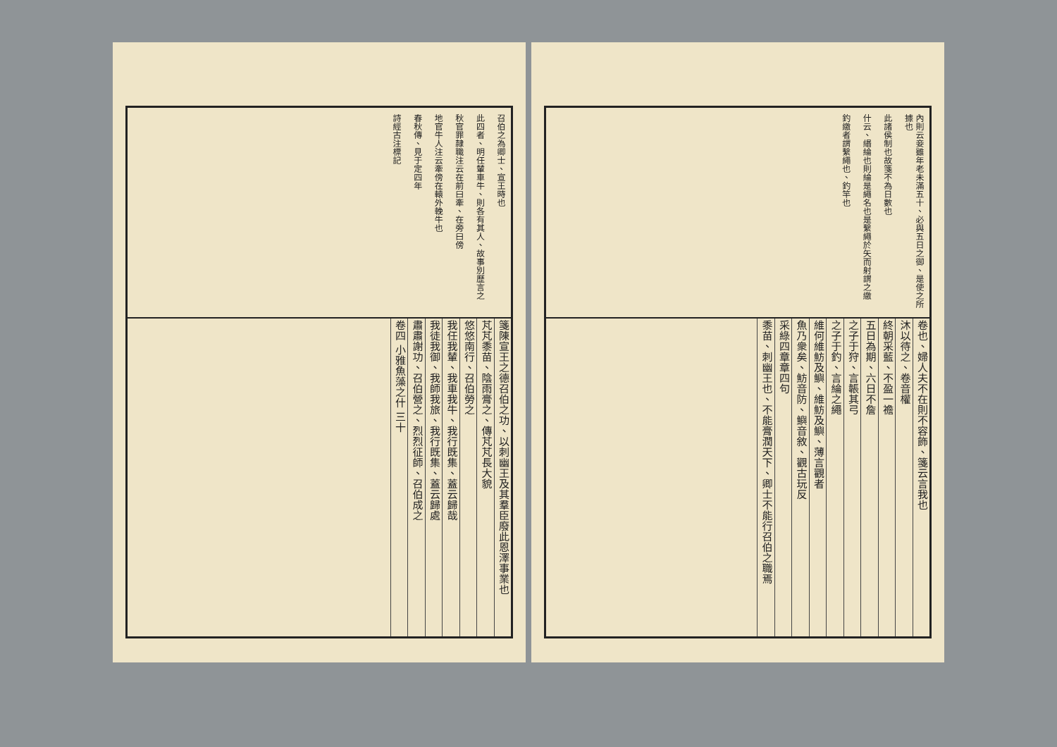召伯之為卿士、宣王時也
此四者、明任輦車牛、則各有其人、故事別歷言之
秋官罪隷職注云在前曰牽、在旁曰傍
地官牛人注云牽傍在轅外輓牛也
春秋傳、見于定四年
詩經古注標記
箋陳宣王之德召伯之功、以刺幽王及其羣臣廢此恩澤事業也
芃芃黍苗、陰雨膏之、傳芃芃長大貌
悠悠南行、召伯勞之
我任我輦、我車我牛、我行既集、蓋云歸哉
我徒我御、我師我旅、我行既集、蓋云歸處
肅肅謝功、召伯營之、烈烈征師、召伯成之
卷四 小雅魚藻之什 三十
內則云妾雖年老未滿五十、必與五日之御、是使之所據也
此諸侯制也故箋不為日數也
什云、緡綸也則綸是繩名也是繫繩於矢而射謂之繳
釣繳者謂繫繩也、釣竿也
卷也、婦人夫不在則不容飾、箋云言我也
沐以待之、卷音權
終朝采藍、不盈一襜
五日為期、六日不詹
之子于狩、言韔其弓
之子于釣、言綸之繩
維何維魴及鱮、維魴及鱮、薄言觀者
魚乃衆矣、魴音防、鱮音敘、觀古玩反
采綠四章章四句
黍苗、刺幽王也、不能膏潤天下、卿士不能行召伯之職焉